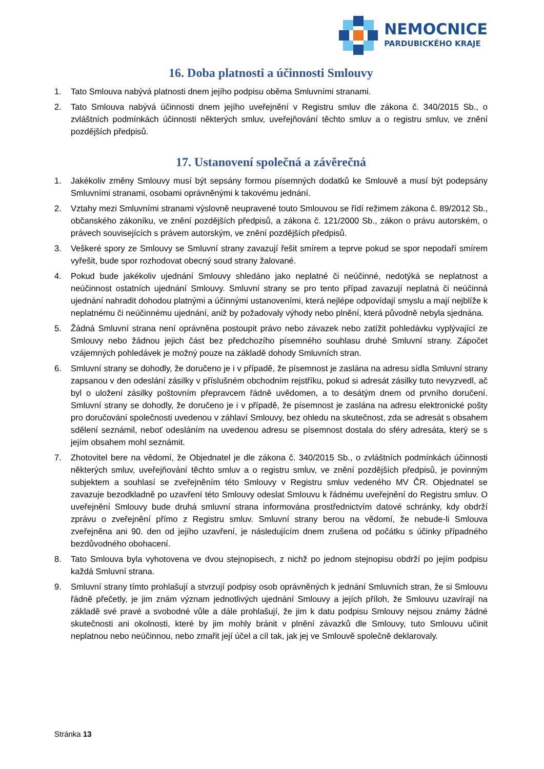NEMOCNICE
PARDUBICKÉHO KRAJE
16. Doba platnosti a účinnosti Smlouvy
1. Tato Smlouva nabývá platnosti dnem jejího podpisu oběma Smluvními stranami.
2. Tato Smlouva nabývá účinnosti dnem jejího uveřejnění v Registru smluv dle zákona č. 340/2015 Sb., o zvláštních podmínkách účinnosti některých smluv, uveřejňování těchto smluv a o registru smluv, ve znění pozdějších předpisů.
17. Ustanovení společná a závěrečná
1. Jakékoliv změny Smlouvy musí být sepsány formou písemných dodatků ke Smlouvě a musí být podepsány Smluvními stranami, osobami oprávněnými k takovému jednání.
2. Vztahy mezi Smluvními stranami výslovně neupravené touto Smlouvou se řídí režimem zákona č. 89/2012 Sb., občanského zákoníku, ve znění pozdějších předpisů, a zákona č. 121/2000 Sb., zákon o právu autorském, o právech souvisejících s právem autorským, ve znění pozdějších předpisů.
3. Veškeré spory ze Smlouvy se Smluvní strany zavazují řešit smírem a teprve pokud se spor nepodaří smírem vyřešit, bude spor rozhodovat obecný soud strany žalované.
4. Pokud bude jakékoliv ujednání Smlouvy shledáno jako neplatné či neúčinné, nedotýká se neplatnost a neúčinnost ostatních ujednání Smlouvy. Smluvní strany se pro tento případ zavazují neplatná či neúčinná ujednání nahradit dohodou platnými a účinnými ustanoveními, která nejlépe odpovídají smyslu a mají nejblíže k neplatnému či neúčinnému ujednání, aniž by požadovaly výhody nebo plnění, která původně nebyla sjednána.
5. Žádná Smluvní strana není oprávněna postoupit právo nebo závazek nebo zatížit pohledávku vyplývající ze Smlouvy nebo žádnou jejich část bez předchozího písemného souhlasu druhé Smluvní strany. Zápočet vzájemných pohledávek je možný pouze na základě dohody Smluvních stran.
6. Smluvní strany se dohodly, že doručeno je i v případě, že písemnost je zaslána na adresu sídla Smluvní strany zapsanou v den odeslání zásilky v příslušném obchodním rejstříku, pokud si adresát zásilky tuto nevyzvedl, ač byl o uložení zásilky poštovním přepravcem řádně uvědomen, a to desátým dnem od prvního doručení. Smluvní strany se dohodly, že doručeno je i v případě, že písemnost je zaslána na adresu elektronické pošty pro doručování společnosti uvedenou v záhlaví Smlouvy, bez ohledu na skutečnost, zda se adresát s obsahem sdělení seznámil, neboť odesláním na uvedenou adresu se písemnost dostala do sféry adresáta, který se s jejím obsahem mohl seznámit.
7. Zhotovitel bere na vědomí, že Objednatel je dle zákona č. 340/2015 Sb., o zvláštních podmínkách účinnosti některých smluv, uveřejňování těchto smluv a o registru smluv, ve znění pozdějších předpisů, je povinným subjektem a souhlasí se zveřejněním této Smlouvy v Registru smluv vedeného MV ČR. Objednatel se zavazuje bezodkladně po uzavření této Smlouvy odeslat Smlouvu k řádnému uveřejnění do Registru smluv. O uveřejnění Smlouvy bude druhá smluvní strana informována prostřednictvím datové schránky, kdy obdrží zprávu o zveřejnění přímo z Registru smluv. Smluvní strany berou na vědomí, že nebude-li Smlouva zveřejněna ani 90. den od jejího uzavření, je následujícím dnem zrušena od počátku s účinky případného bezdůvodného obohacení.
8. Tato Smlouva byla vyhotovena ve dvou stejnopisech, z nichž po jednom stejnopisu obdrží po jejím podpisu každá Smluvní strana.
9. Smluvní strany tímto prohlašují a stvrzují podpisy osob oprávněných k jednání Smluvních stran, že si Smlouvu řádně přečetly, je jim znám význam jednotlivých ujednání Smlouvy a jejích příloh, že Smlouvu uzavírají na základě své pravé a svobodné vůle a dále prohlašují, že jim k datu podpisu Smlouvy nejsou známy žádné skutečnosti ani okolnosti, které by jim mohly bránit v plnění závazků dle Smlouvy, tuto Smlouvu učinit neplatnou nebo neúčinnou, nebo zmařit její účel a cíl tak, jak jej ve Smlouvě společně deklarovaly.
Stránka 13